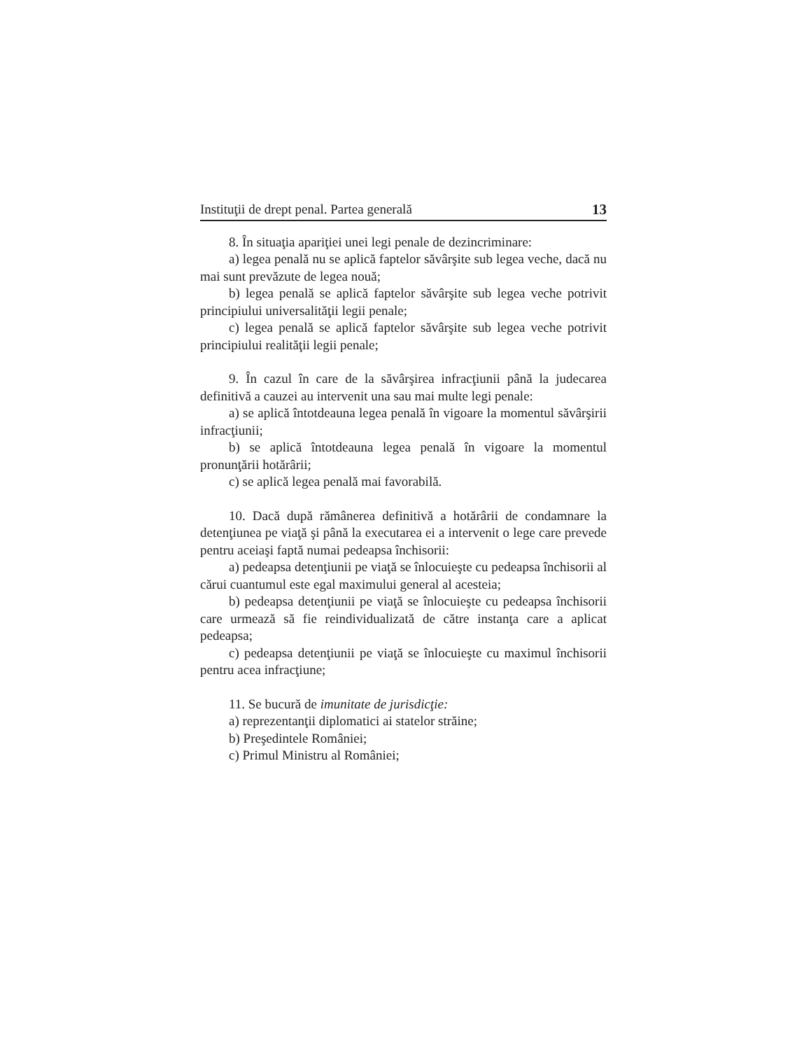Instituţii de drept penal. Partea generală 13
8. În situaţia apariţiei unei legi penale de dezincriminare:
a) legea penală nu se aplică faptelor săvârşite sub legea veche, dacă nu mai sunt prevăzute de legea nouă;
b) legea penală se aplică faptelor săvârşite sub legea veche potrivit principiului universalităţii legii penale;
c) legea penală se aplică faptelor săvârşite sub legea veche potrivit principiului realităţii legii penale;
9. În cazul în care de la săvârşirea infracţiunii până la judecarea definitivă a cauzei au intervenit una sau mai multe legi penale:
a) se aplică întotdeauna legea penală în vigoare la momentul săvârşirii infracţiunii;
b) se aplică întotdeauna legea penală în vigoare la momentul pronunţării hotărârii;
c) se aplică legea penală mai favorabilă.
10. Dacă după rămânerea definitivă a hotărârii de condamnare la detenţiunea pe viaţă şi până la executarea ei a intervenit o lege care prevede pentru aceiaşi faptă numai pedeapsa închisorii:
a) pedeapsa detenţiunii pe viaţă se înlocuieşte cu pedeapsa închisorii al cărui cuantumul este egal maximului general al acesteia;
b) pedeapsa detenţiunii pe viaţă se înlocuieşte cu pedeapsa închisorii care urmează să fie reindividualizată de către instanţa care a aplicat pedeapsa;
c) pedeapsa detenţiunii pe viaţă se înlocuieşte cu maximul închisorii pentru acea infracţiune;
11. Se bucură de imunitate de jurisdicţie:
a) reprezentanţii diplomatici ai statelor străine;
b) Preşedintele României;
c) Primul Ministru al României;